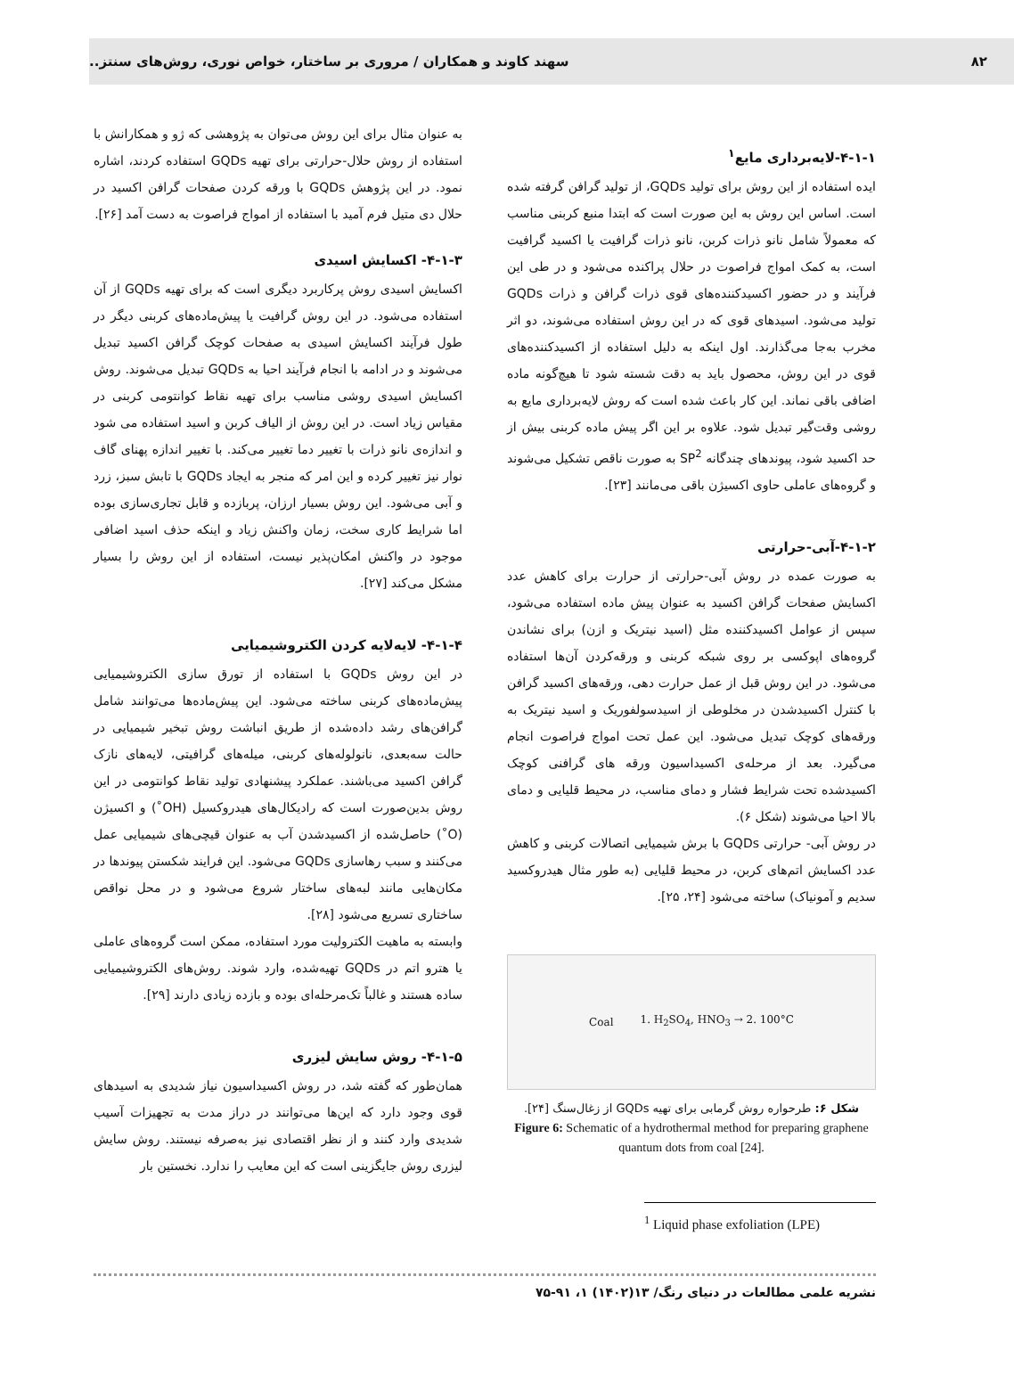۸۲ سهند کاوند و همکاران / مروری بر ساختار، خواص نوری، روش‌های سنتز..
۴-۱-۱-لایه‌برداری مایع<sup>۱</sup>
ایده استفاده از این روش برای تولید GQDs، از تولید گرافن گرفته شده است. اساس این روش به این صورت است که ابتدا منبع کربنی مناسب که معمولاً شامل نانو ذرات کربن، نانو ذرات گرافیت یا اکسید گرافیت است، به کمک امواج فراصوت در حلال پراکنده می‌شود و در طی این فرآیند و در حضور اکسیدکننده‌های قوی ذرات گرافن و ذرات GQDs تولید می‌شود. اسیدهای قوی که در این روش استفاده می‌شوند، دو اثر مخرب به‌جا می‌گذارند. اول اینکه به دلیل استفاده از اکسیدکننده‌های قوی در این روش، محصول باید به دقت شسته شود تا هیچ‌گونه ماده اضافی باقی نماند. این کار باعث شده است که روش لایه‌برداری مایع به روشی وقت‌گیر تبدیل شود. علاوه بر این اگر پیش ماده کربنی بیش از حد اکسید شود، پیوندهای چندگانه SP<sup>2</sup> به صورت ناقص تشکیل می‌شوند و گروه‌های عاملی حاوی اکسیژن باقی می‌مانند [۲۳].
۴-۱-۲-آبی-حرارتی
به صورت عمده در روش آبی-حرارتی از حرارت برای کاهش عدد اکسایش صفحات گرافن اکسید به عنوان پیش ماده استفاده می‌شود، سپس از عوامل اکسیدکننده مثل (اسید نیتریک و ازن) برای نشاندن گروه‌های اپوکسی بر روی شبکه کربنی و ورقه‌کردن آن‌ها استفاده می‌شود. در این روش قبل از عمل حرارت دهی، ورقه‌های اکسید گرافن با کنترل اکسیدشدن در مخلوطی از اسیدسولفوریک و اسید نیتریک به ورقه‌های کوچک تبدیل می‌شود. این عمل تحت امواج فراصوت انجام می‌گیرد. بعد از مرحله‌ی اکسیداسیون ورقه های گرافنی کوچک اکسیدشده تحت شرایط فشار و دمای مناسب، در محیط قلیایی و دمای بالا احیا می‌شوند (شکل ۶).
در روش آبی- حرارتی GQDs با برش شیمیایی اتصالات کربنی و کاهش عدد اکسایش اتم‌های کربن، در محیط قلیایی (به طور مثال هیدروکسید سدیم و آمونیاک) ساخته می‌شود [۲۴، ۲۵].
Coal 1. H<sub>2</sub>SO<sub>4</sub>, HNO<sub>3</sub> → 2. 100°C
شکل ۶: طرحواره روش گرمابی برای تهیه GQDs از زغال‌سنگ [۲۴].
Figure 6: Schematic of a hydrothermal method for preparing graphene quantum dots from coal [24].
<sup>1</sup> Liquid phase exfoliation (LPE)
به عنوان مثال برای این روش می‌توان به پژوهشی که ژو و همکارانش با استفاده از روش حلال-حرارتی برای تهیه GQDs استفاده کردند، اشاره نمود. در این پژوهش GQDs با ورقه کردن صفحات گرافن اکسید در حلال دی متیل فرم آمید با استفاده از امواج فراصوت به دست آمد [۲۶].
۴-۱-۳- اکسایش اسیدی
اکسایش اسیدی روش پرکاربرد دیگری است که برای تهیه GQDs از آن استفاده می‌شود. در این روش گرافیت یا پیش‌ماده‌های کربنی دیگر در طول فرآیند اکسایش اسیدی به صفحات کوچک گرافن اکسید تبدیل می‌شوند و در ادامه با انجام فرآیند احیا به GQDs تبدیل می‌شوند. روش اکسایش اسیدی روشی مناسب برای تهیه نقاط کوانتومی کربنی در مقیاس زیاد است. در این روش از الیاف کربن و اسید استفاده می شود و اندازه‌ی نانو ذرات با تغییر دما تغییر می‌کند. با تغییر اندازه پهنای گاف نوار نیز تغییر کرده و این امر که منجر به ایجاد GQDs با تابش سبز، زرد و آبی می‌شود. این روش بسیار ارزان، پربازده و قابل تجاری‌سازی بوده اما شرایط کاری سخت، زمان واکنش زیاد و اینکه حذف اسید اضافی موجود در واکنش امکان‌پذیر نیست، استفاده از این روش را بسیار مشکل می‌کند [۲۷].
۴-۱-۴- لایه‌لایه کردن الکتروشیمیایی
در این روش GQDs با استفاده از تورق سازی الکتروشیمیایی پیش‌ماده‌های کربنی ساخته می‌شود. این پیش‌ماده‌ها می‌توانند شامل گرافن‌های رشد داده‌شده از طریق انباشت روش تبخیر شیمیایی در حالت سه‌بعدی، نانولوله‌های کربنی، میله‌های گرافیتی، لایه‌های نازک گرافن اکسید می‌باشند. عملکرد پیشنهادی تولید نقاط کوانتومی در این روش بدین‌صورت است که رادیکال‌های هیدروکسیل (OH˚) و اکسیژن (O˚) حاصل‌شده از اکسیدشدن آب به عنوان قیچی‌های شیمیایی عمل می‌کنند و سبب رهاسازی GQDs می‌شود. این فرایند شکستن پیوندها در مکان‌هایی مانند لبه‌های ساختار شروع می‌شود و در محل نواقص ساختاری تسریع می‌شود [۲۸].
وابسته به ماهیت الکترولیت مورد استفاده، ممکن است گروه‌های عاملی یا هترو اتم در GQDs تهیه‌شده، وارد شوند. روش‌های الکتروشیمیایی ساده هستند و غالباً تک‌مرحله‌ای بوده و بازده زیادی دارند [۲۹].
۴-۱-۵- روش سایش لیزری
همان‌طور که گفته شد، در روش اکسیداسیون نیاز شدیدی به اسیدهای قوی وجود دارد که این‌ها می‌توانند در دراز مدت به تجهیزات آسیب شدیدی وارد کنند و از نظر اقتصادی نیز به‌صرفه نیستند. روش سایش لیزری روش جایگزینی است که این معایب را ندارد. نخستین بار
نشریه علمی مطالعات در دنیای رنگ/ ۱۳(۱۴۰۲) ۱، ۹۱-۷۵